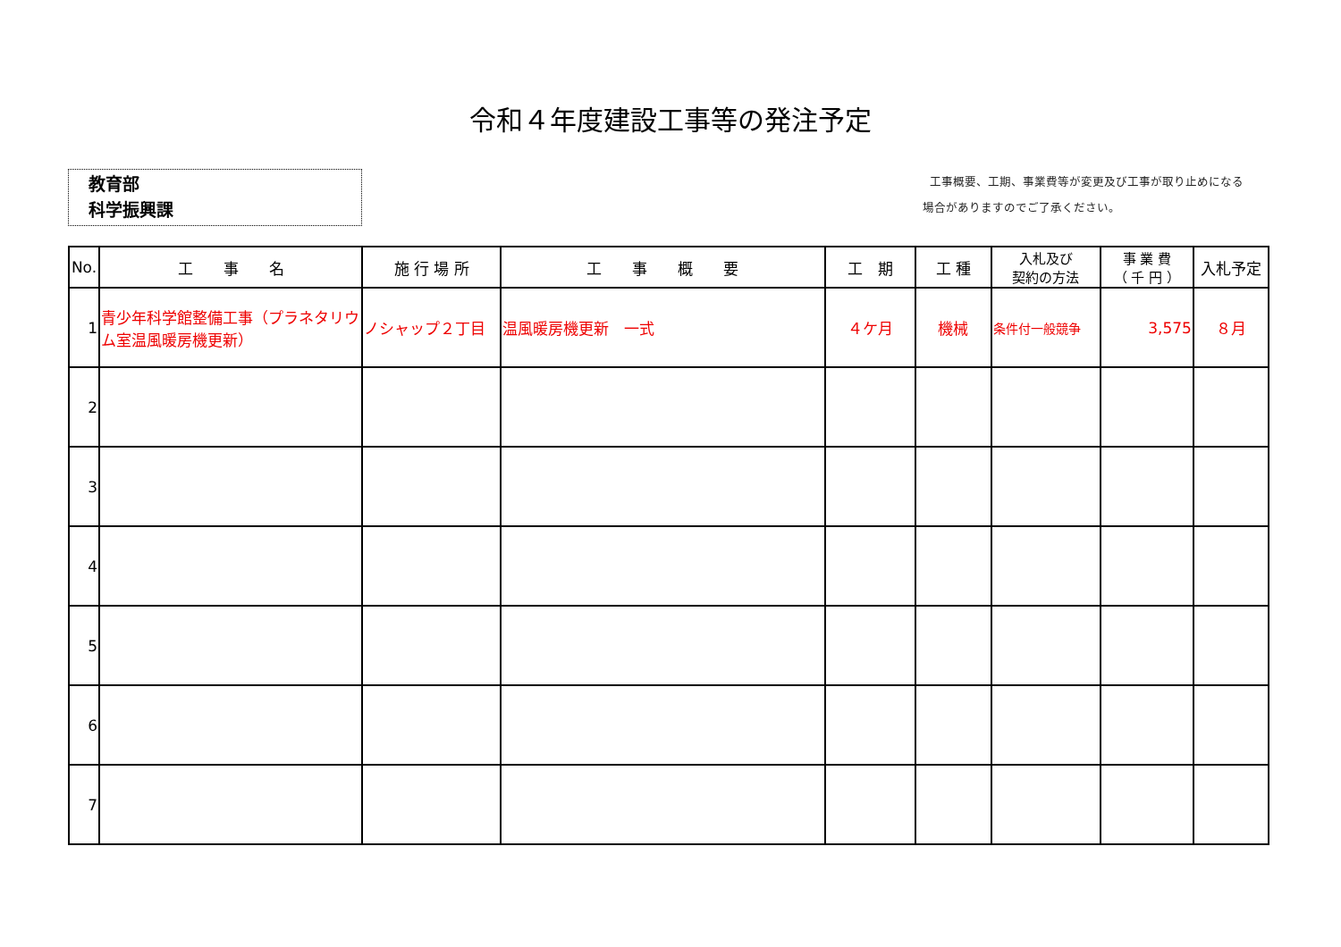令和４年度建設工事等の発注予定
教育部
科学振興課
工事概要、工期、事業費等が変更及び工事が取り止めになる
場合がありますのでご了承ください。
| No. | 工 事 名 | 施 行 場 所 | 工 事 概 要 | 工 期 | 工 種 | 入札及び 契約の方法 | 事 業 費 （ 千 円 ） | 入札予定 |
| --- | --- | --- | --- | --- | --- | --- | --- | --- |
| 1 | 青少年科学館整備工事（プラネタリウム室温風暖房機更新） | ノシャップ２丁目 | 温風暖房機更新 一式 | ４ケ月 | 機械 | 条件付一般競争 | 3,575 | ８月 |
| 2 | | | | | | | | |
| 3 | | | | | | | | |
| 4 | | | | | | | | |
| 5 | | | | | | | | |
| 6 | | | | | | | | |
| 7 | | | | | | | | |